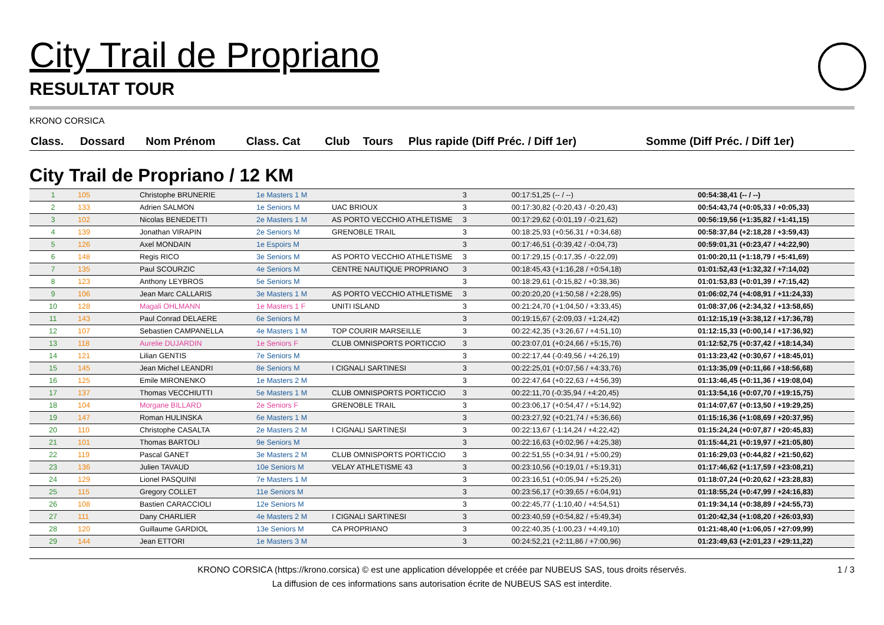City Trail de Propriano
RESULTAT TOUR
KRONO CORSICA
| Class. | Dossard | Nom Prénom | Class. Cat | Club | Tours | Plus rapide (Diff Préc. / Diff 1er) | Somme (Diff Préc. / Diff 1er) |
| --- | --- | --- | --- | --- | --- | --- | --- |
City Trail de Propriano / 12 KM
| 1 | 105 | Christophe BRUNERIE | 1e Masters 1 M | | 3 | 00:17:51,25 (-- / --) | 00:54:38,41 (-- / --) |
| 2 | 133 | Adrien SALMON | 1e Seniors M | UAC BRIOUX | 3 | 00:17:30,82 (-0:20,43 / -0:20,43) | 00:54:43,74 (+0:05,33 / +0:05,33) |
| 3 | 102 | Nicolas BENEDETTI | 2e Masters 1 M | AS PORTO VECCHIO ATHLETISME | 3 | 00:17:29,62 (-0:01,19 / -0:21,62) | 00:56:19,56 (+1:35,82 / +1:41,15) |
| 4 | 139 | Jonathan VIRAPIN | 2e Seniors M | GRENOBLE TRAIL | 3 | 00:18:25,93 (+0:56,31 / +0:34,68) | 00:58:37,84 (+2:18,28 / +3:59,43) |
| 5 | 126 | Axel MONDAIN | 1e Espoirs M | | 3 | 00:17:46,51 (-0:39,42 / -0:04,73) | 00:59:01,31 (+0:23,47 / +4:22,90) |
| 6 | 148 | Regis RICO | 3e Seniors M | AS PORTO VECCHIO ATHLETISME | 3 | 00:17:29,15 (-0:17,35 / -0:22,09) | 01:00:20,11 (+1:18,79 / +5:41,69) |
| 7 | 135 | Paul SCOURZIC | 4e Seniors M | CENTRE NAUTIQUE PROPRIANO | 3 | 00:18:45,43 (+1:16,28 / +0:54,18) | 01:01:52,43 (+1:32,32 / +7:14,02) |
| 8 | 123 | Anthony LEYBROS | 5e Seniors M | | 3 | 00:18:29,61 (-0:15,82 / +0:38,36) | 01:01:53,83 (+0:01,39 / +7:15,42) |
| 9 | 106 | Jean Marc CALLARIS | 3e Masters 1 M | AS PORTO VECCHIO ATHLETISME | 3 | 00:20:20,20 (+1:50,58 / +2:28,95) | 01:06:02,74 (+4:08,91 / +11:24,33) |
| 10 | 128 | Magali OHLMANN | 1e Masters 1 F | UNITI ISLAND | 3 | 00:21:24,70 (+1:04,50 / +3:33,45) | 01:08:37,06 (+2:34,32 / +13:58,65) |
| 11 | 143 | Paul Conrad DELAERE | 6e Seniors M | | 3 | 00:19:15,67 (-2:09,03 / +1:24,42) | 01:12:15,19 (+3:38,12 / +17:36,78) |
| 12 | 107 | Sebastien CAMPANELLA | 4e Masters 1 M | TOP COURIR MARSEILLE | 3 | 00:22:42,35 (+3:26,67 / +4:51,10) | 01:12:15,33 (+0:00,14 / +17:36,92) |
| 13 | 118 | Aurelie DUJARDIN | 1e Seniors F | CLUB OMNISPORTS PORTICCIO | 3 | 00:23:07,01 (+0:24,66 / +5:15,76) | 01:12:52,75 (+0:37,42 / +18:14,34) |
| 14 | 121 | Lilian GENTIS | 7e Seniors M | | 3 | 00:22:17,44 (-0:49,56 / +4:26,19) | 01:13:23,42 (+0:30,67 / +18:45,01) |
| 15 | 145 | Jean Michel LEANDRI | 8e Seniors M | I CIGNALI SARTINESI | 3 | 00:22:25,01 (+0:07,56 / +4:33,76) | 01:13:35,09 (+0:11,66 / +18:56,68) |
| 16 | 125 | Emile MIRONENKO | 1e Masters 2 M | | 3 | 00:22:47,64 (+0:22,63 / +4:56,39) | 01:13:46,45 (+0:11,36 / +19:08,04) |
| 17 | 137 | Thomas VECCHIUTTI | 5e Masters 1 M | CLUB OMNISPORTS PORTICCIO | 3 | 00:22:11,70 (-0:35,94 / +4:20,45) | 01:13:54,16 (+0:07,70 / +19:15,75) |
| 18 | 104 | Morgane BILLARD | 2e Seniors F | GRENOBLE TRAIL | 3 | 00:23:06,17 (+0:54,47 / +5:14,92) | 01:14:07,67 (+0:13,50 / +19:29,25) |
| 19 | 147 | Roman HULINSKA | 6e Masters 1 M | | 3 | 00:23:27,92 (+0:21,74 / +5:36,66) | 01:15:16,36 (+1:08,69 / +20:37,95) |
| 20 | 110 | Christophe CASALTA | 2e Masters 2 M | I CIGNALI SARTINESI | 3 | 00:22:13,67 (-1:14,24 / +4:22,42) | 01:15:24,24 (+0:07,87 / +20:45,83) |
| 21 | 101 | Thomas BARTOLI | 9e Seniors M | | 3 | 00:22:16,63 (+0:02,96 / +4:25,38) | 01:15:44,21 (+0:19,97 / +21:05,80) |
| 22 | 119 | Pascal GANET | 3e Masters 2 M | CLUB OMNISPORTS PORTICCIO | 3 | 00:22:51,55 (+0:34,91 / +5:00,29) | 01:16:29,03 (+0:44,82 / +21:50,62) |
| 23 | 136 | Julien TAVAUD | 10e Seniors M | VELAY ATHLETISME 43 | 3 | 00:23:10,56 (+0:19,01 / +5:19,31) | 01:17:46,62 (+1:17,59 / +23:08,21) |
| 24 | 129 | Lionel PASQUINI | 7e Masters 1 M | | 3 | 00:23:16,51 (+0:05,94 / +5:25,26) | 01:18:07,24 (+0:20,62 / +23:28,83) |
| 25 | 115 | Gregory COLLET | 11e Seniors M | | 3 | 00:23:56,17 (+0:39,65 / +6:04,91) | 01:18:55,24 (+0:47,99 / +24:16,83) |
| 26 | 108 | Bastien CARACCIOLI | 12e Seniors M | | 3 | 00:22:45,77 (-1:10,40 / +4:54,51) | 01:19:34,14 (+0:38,89 / +24:55,73) |
| 27 | 111 | Dany CHARLIER | 4e Masters 2 M | I CIGNALI SARTINESI | 3 | 00:23:40,59 (+0:54,82 / +5:49,34) | 01:20:42,34 (+1:08,20 / +26:03,93) |
| 28 | 120 | Guillaume GARDIOL | 13e Seniors M | CA PROPRIANO | 3 | 00:22:40,35 (-1:00,23 / +4:49,10) | 01:21:48,40 (+1:06,05 / +27:09,99) |
| 29 | 144 | Jean ETTORI | 1e Masters 3 M | | 3 | 00:24:52,21 (+2:11,86 / +7:00,96) | 01:23:49,63 (+2:01,23 / +29:11,22) |
1 / 3 KRONO CORSICA (https://krono.corsica) © est une application développée et créée par NUBEUS SAS, tous droits réservés.
La diffusion de ces informations sans autorisation écrite de NUBEUS SAS est interdite.